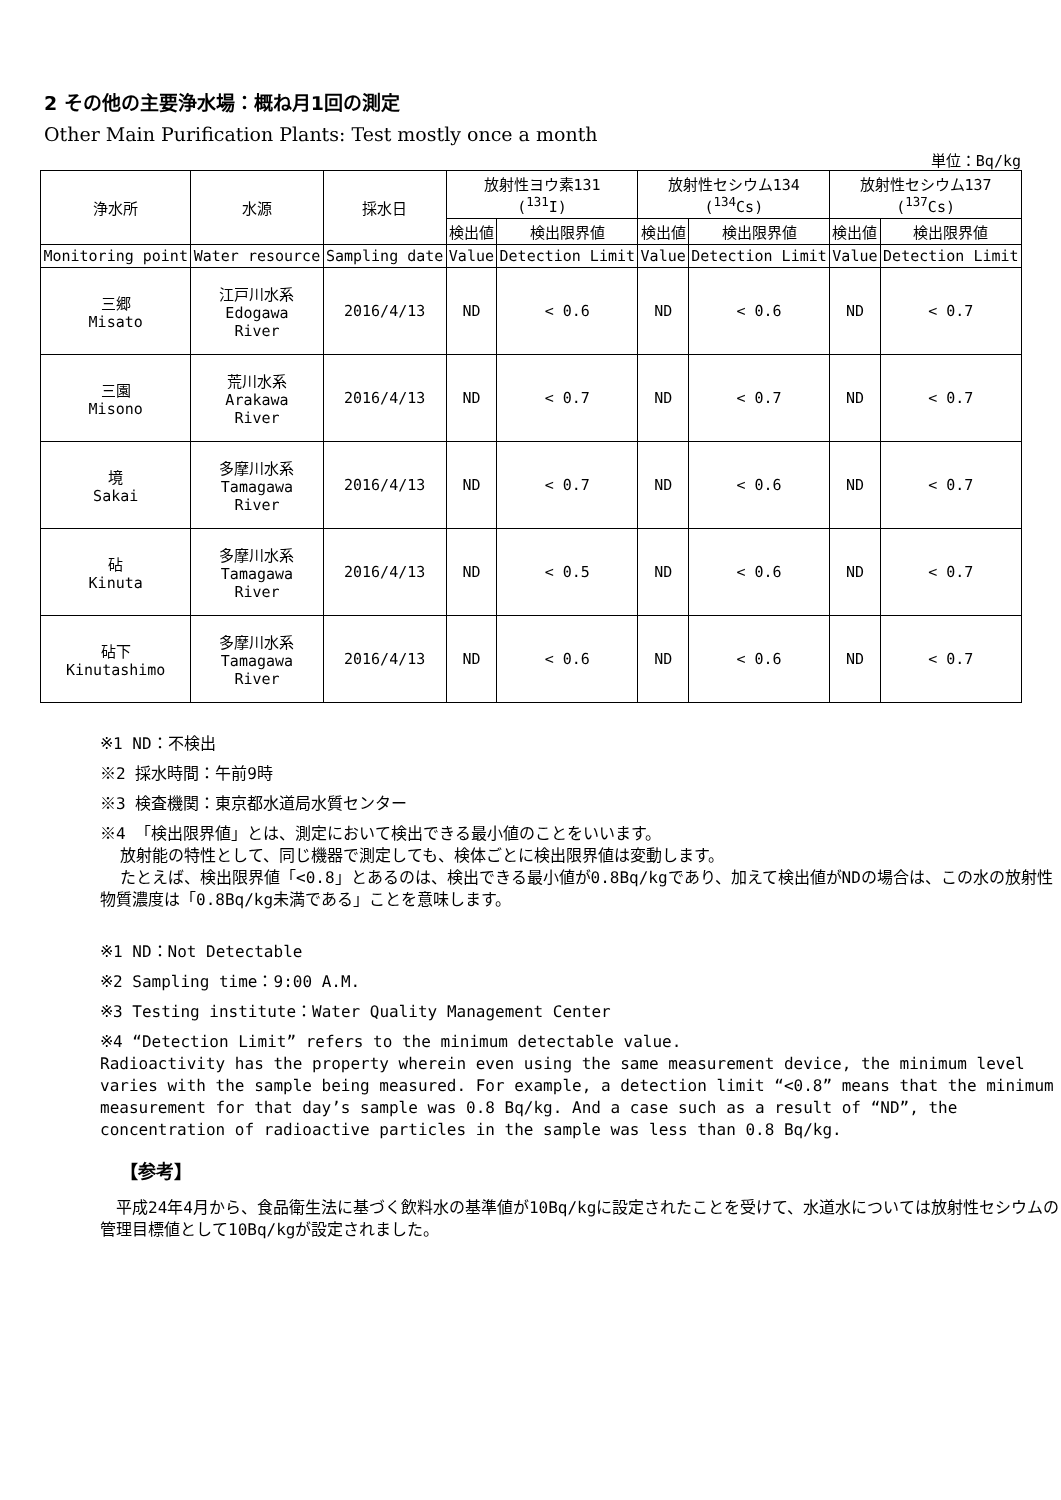2 その他の主要浄水場：概ね月1回の測定
Other Main Purification Plants: Test mostly once a month
単位：Bq/kg
| 浄水所 | 水源 | 採水日 | 放射性ヨウ素131 (<sup>131</sup>I) | | 放射性セシウム134 (<sup>134</sup>Cs) | | 放射性セシウム137 (<sup>137</sup>Cs) | |
| --- | --- | --- | --- | --- | --- | --- | --- | --- |
| | | | 検出値 | 検出限界値 | 検出値 | 検出限界値 | 検出値 | 検出限界値 |
| Monitoring point | Water resource | Sampling date | Value | Detection Limit | Value | Detection Limit | Value | Detection Limit |
| 三郷 Misato | 江戸川水系 Edogawa River | 2016/4/13 | ND | < 0.6 | ND | < 0.6 | ND | < 0.7 |
| 三園 Misono | 荒川水系 Arakawa River | 2016/4/13 | ND | < 0.7 | ND | < 0.7 | ND | < 0.7 |
| 境 Sakai | 多摩川水系 Tamagawa River | 2016/4/13 | ND | < 0.7 | ND | < 0.6 | ND | < 0.7 |
| 砧 Kinuta | 多摩川水系 Tamagawa River | 2016/4/13 | ND | < 0.5 | ND | < 0.6 | ND | < 0.7 |
| 砧下 Kinutashimo | 多摩川水系 Tamagawa River | 2016/4/13 | ND | < 0.6 | ND | < 0.6 | ND | < 0.7 |
※1 ND：不検出
※2 採水時間：午前9時
※3 検査機関：東京都水道局水質センター
※4 「検出限界値」とは、測定において検出できる最小値のことをいいます。
放射能の特性として、同じ機器で測定しても、検体ごとに検出限界値は変動します。
たとえば、検出限界値「<0.8」とあるのは、検出できる最小値が0.8Bq/kgであり、加えて検出値がNDの場合は、この水の放射性物質濃度は「0.8Bq/kg未満である」ことを意味します。
※1 ND：Not Detectable
※2 Sampling time：9:00 A.M.
※3 Testing institute：Water Quality Management Center
※4 “Detection Limit” refers to the minimum detectable value.
Radioactivity has the property wherein even using the same measurement device, the minimum level varies with the sample being measured. For example, a detection limit “<0.8” means that the minimum measurement for that day’s sample was 0.8 Bq/kg. And a case such as a result of “ND”, the concentration of radioactive particles in the sample was less than 0.8 Bq/kg.
【参考】
　平成24年4月から、食品衛生法に基づく飲料水の基準値が10Bq/kgに設定されたことを受けて、水道水については放射性セシウムの管理目標値として10Bq/kgが設定されました。